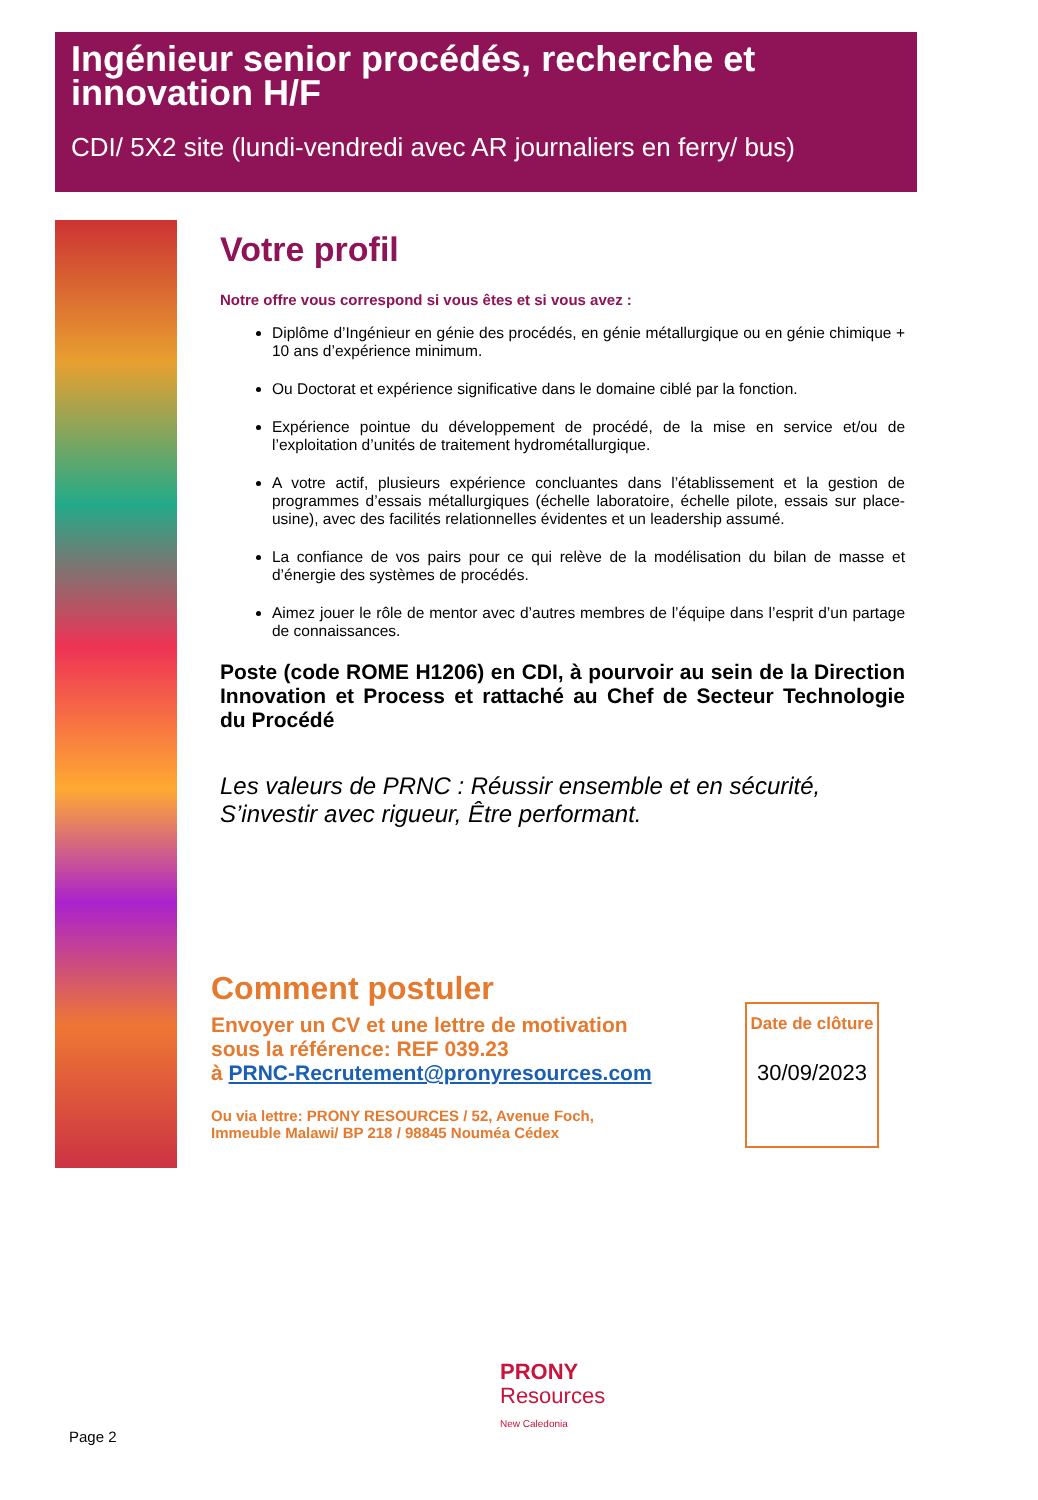Ingénieur senior procédés, recherche et innovation H/F
CDI/ 5X2 site (lundi-vendredi avec AR journaliers en ferry/ bus)
Votre profil
Notre offre vous correspond si vous êtes et si vous avez :
Diplôme d’Ingénieur en génie des procédés, en génie métallurgique ou en génie chimique + 10 ans d’expérience minimum.
Ou Doctorat et expérience significative dans le domaine ciblé par la fonction.
Expérience pointue du développement de procédé, de la mise en service et/ou de l’exploitation d’unités de traitement hydrométallurgique.
A votre actif, plusieurs expérience concluantes dans l’établissement et la gestion de programmes d’essais métallurgiques (échelle laboratoire, échelle pilote, essais sur place-usine), avec des facilités relationnelles évidentes et un leadership assumé.
La confiance de vos pairs pour ce qui relève de la modélisation du bilan de masse et d’énergie des systèmes de procédés.
Aimez jouer le rôle de mentor avec d’autres membres de l’équipe dans l’esprit d’un partage de connaissances.
Poste (code ROME H1206) en CDI, à pourvoir au sein de la Direction Innovation et Process et rattaché au Chef de Secteur Technologie du Procédé
Les valeurs de PRNC : Réussir ensemble et en sécurité, S’investir avec rigueur, Être performant.
Comment postuler
Envoyer un CV et une lettre de motivation
sous la référence: REF 039.23
à PRNC-Recrutement@pronyresources.com
Ou via lettre: PRONY RESOURCES / 52, Avenue Foch,
Immeuble Malawi/ BP 218 / 98845 Nouméa Cédex
Date de clôture
30/09/2023
PRONY
Resources
New Caledonia
Page 2